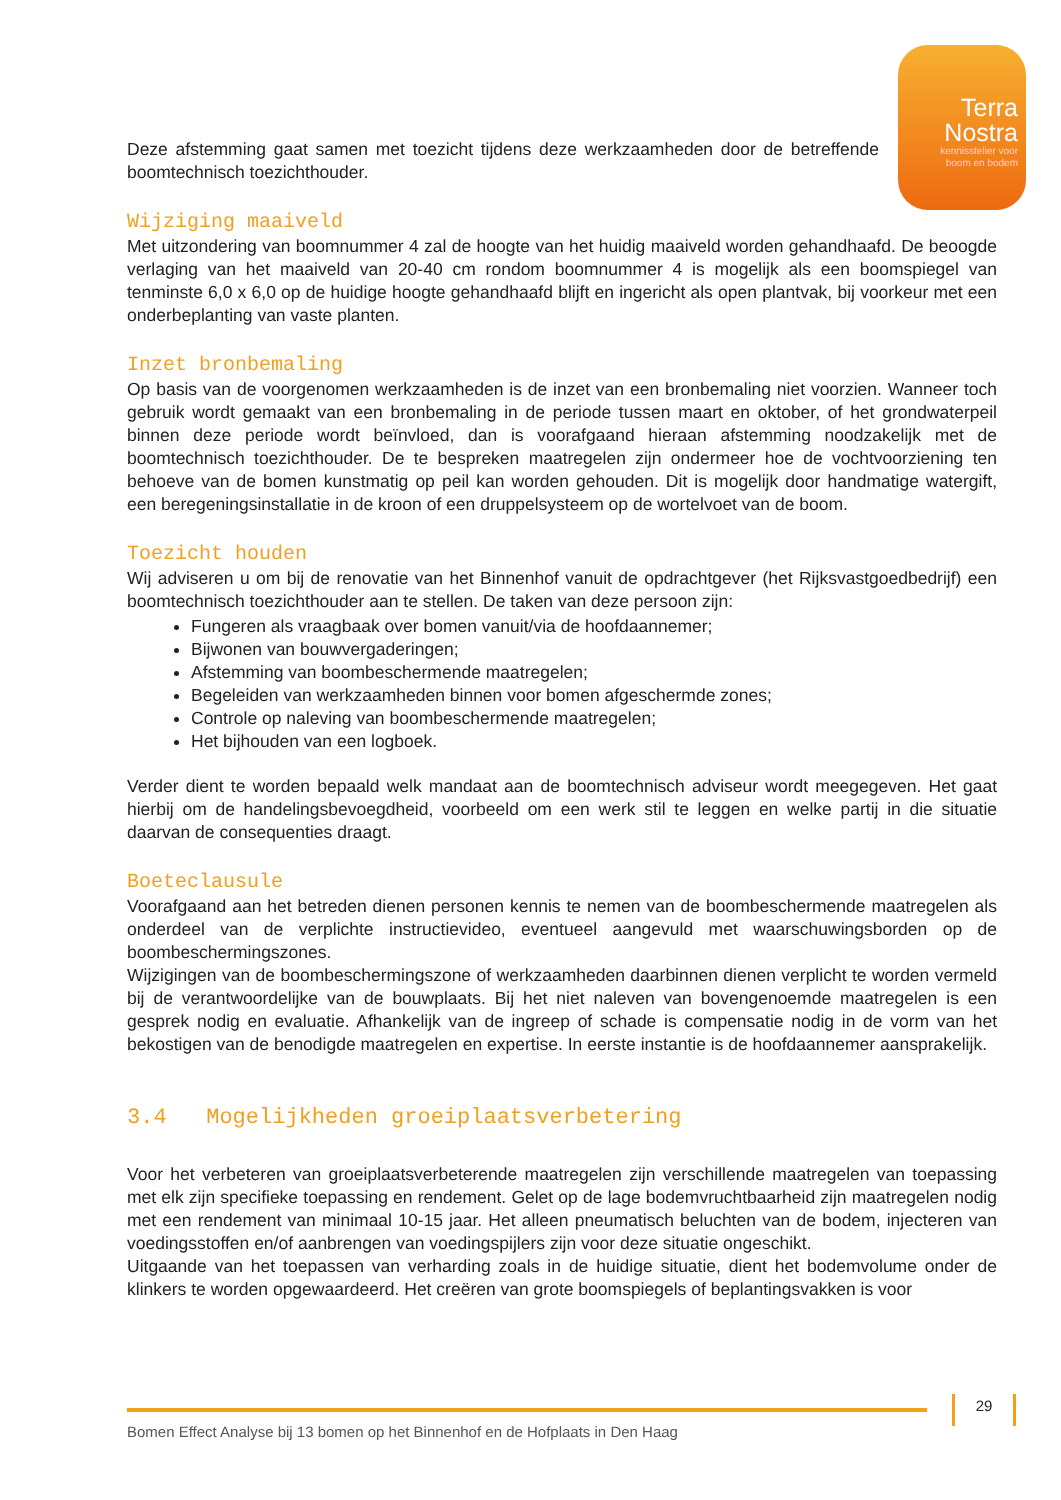Terra
Nostra
kennisstelier voor
boom en bodem
Deze afstemming gaat samen met toezicht tijdens deze werkzaamheden door de betreffende boomtechnisch toezichthouder.
Wijziging maaiveld
Met uitzondering van boomnummer 4 zal de hoogte van het huidig maaiveld worden gehandhaafd. De beoogde verlaging van het maaiveld van 20-40 cm rondom boomnummer 4 is mogelijk als een boomspiegel van tenminste 6,0 x 6,0 op de huidige hoogte gehandhaafd blijft en ingericht als open plantvak, bij voorkeur met een onderbeplanting van vaste planten.
Inzet bronbemaling
Op basis van de voorgenomen werkzaamheden is de inzet van een bronbemaling niet voorzien. Wanneer toch gebruik wordt gemaakt van een bronbemaling in de periode tussen maart en oktober, of het grondwaterpeil binnen deze periode wordt beïnvloed, dan is voorafgaand hieraan afstemming noodzakelijk met de boomtechnisch toezichthouder. De te bespreken maatregelen zijn ondermeer hoe de vochtvoorziening ten behoeve van de bomen kunstmatig op peil kan worden gehouden. Dit is mogelijk door handmatige watergift, een beregeningsinstallatie in de kroon of een druppelsysteem op de wortelvoet van de boom.
Toezicht houden
Wij adviseren u om bij de renovatie van het Binnenhof vanuit de opdrachtgever (het Rijksvastgoedbedrijf) een boomtechnisch toezichthouder aan te stellen. De taken van deze persoon zijn:
Fungeren als vraagbaak over bomen vanuit/via de hoofdaannemer;
Bijwonen van bouwvergaderingen;
Afstemming van boombeschermende maatregelen;
Begeleiden van werkzaamheden binnen voor bomen afgeschermde zones;
Controle op naleving van boombeschermende maatregelen;
Het bijhouden van een logboek.
Verder dient te worden bepaald welk mandaat aan de boomtechnisch adviseur wordt meegegeven. Het gaat hierbij om de handelingsbevoegdheid, voorbeeld om een werk stil te leggen en welke partij in die situatie daarvan de consequenties draagt.
Boeteclausule
Voorafgaand aan het betreden dienen personen kennis te nemen van de boombeschermende maatregelen als onderdeel van de verplichte instructievideo, eventueel aangevuld met waarschuwingsborden op de boombeschermingszones.
Wijzigingen van de boombeschermingszone of werkzaamheden daarbinnen dienen verplicht te worden vermeld bij de verantwoordelijke van de bouwplaats. Bij het niet naleven van bovengenoemde maatregelen is een gesprek nodig en evaluatie. Afhankelijk van de ingreep of schade is compensatie nodig in de vorm van het bekostigen van de benodigde maatregelen en expertise. In eerste instantie is de hoofdaannemer aansprakelijk.
3.4 Mogelijkheden groeiplaatsverbetering
Voor het verbeteren van groeiplaatsverbeterende maatregelen zijn verschillende maatregelen van toepassing met elk zijn specifieke toepassing en rendement. Gelet op de lage bodemvruchtbaarheid zijn maatregelen nodig met een rendement van minimaal 10-15 jaar. Het alleen pneumatisch beluchten van de bodem, injecteren van voedingsstoffen en/of aanbrengen van voedingspijlers zijn voor deze situatie ongeschikt.
Uitgaande van het toepassen van verharding zoals in de huidige situatie, dient het bodemvolume onder de klinkers te worden opgewaardeerd. Het creëren van grote boomspiegels of beplantingsvakken is voor
Bomen Effect Analyse bij 13 bomen op het Binnenhof en de Hofplaats in Den Haag
29